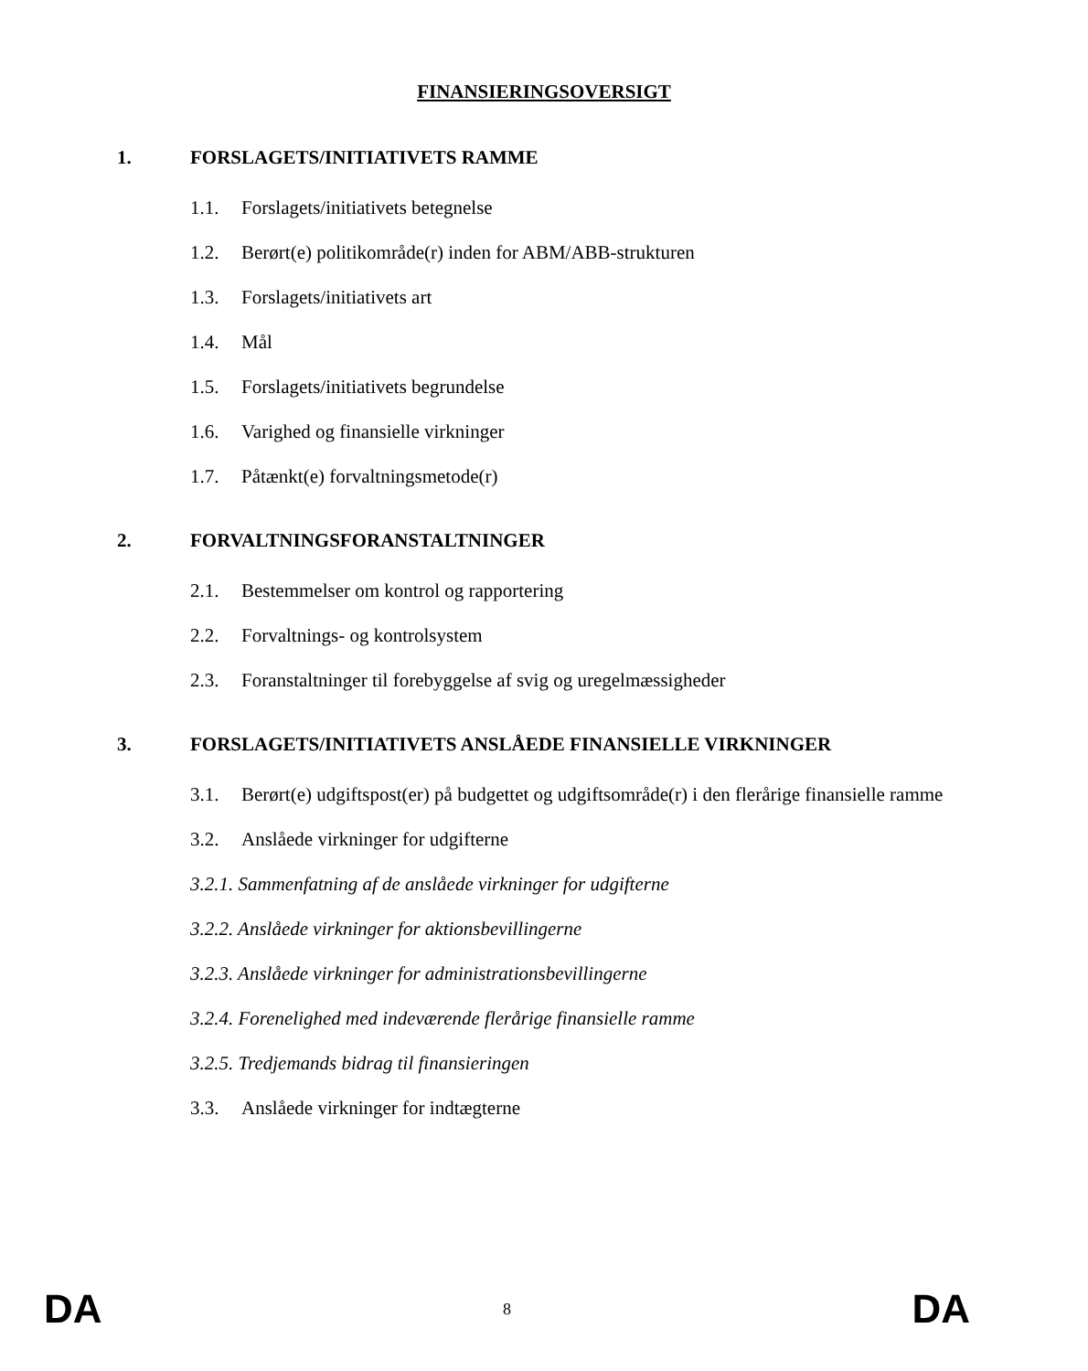FINANSIERINGSOVERSIGT
1. FORSLAGETS/INITIATIVETS RAMME
1.1. Forslagets/initiativets betegnelse
1.2. Berørt(e) politikområde(r) inden for ABM/ABB-strukturen
1.3. Forslagets/initiativets art
1.4. Mål
1.5. Forslagets/initiativets begrundelse
1.6. Varighed og finansielle virkninger
1.7. Påtænkt(e) forvaltningsmetode(r)
2. FORVALTNINGSFORANSTALTNINGER
2.1. Bestemmelser om kontrol og rapportering
2.2. Forvaltnings- og kontrolsystem
2.3. Foranstaltninger til forebyggelse af svig og uregelmæssigheder
3. FORSLAGETS/INITIATIVETS ANSLÅEDE FINANSIELLE VIRKNINGER
3.1. Berørt(e) udgiftspost(er) på budgettet og udgiftsområde(r) i den flerårige finansielle ramme
3.2. Anslåede virkninger for udgifterne
3.2.1. Sammenfatning af de anslåede virkninger for udgifterne
3.2.2. Anslåede virkninger for aktionsbevillingerne
3.2.3. Anslåede virkninger for administrationsbevillingerne
3.2.4. Forenelighed med indeværende flerårige finansielle ramme
3.2.5. Tredjemands bidrag til finansieringen
3.3. Anslåede virkninger for indtægterne
DA 8 DA